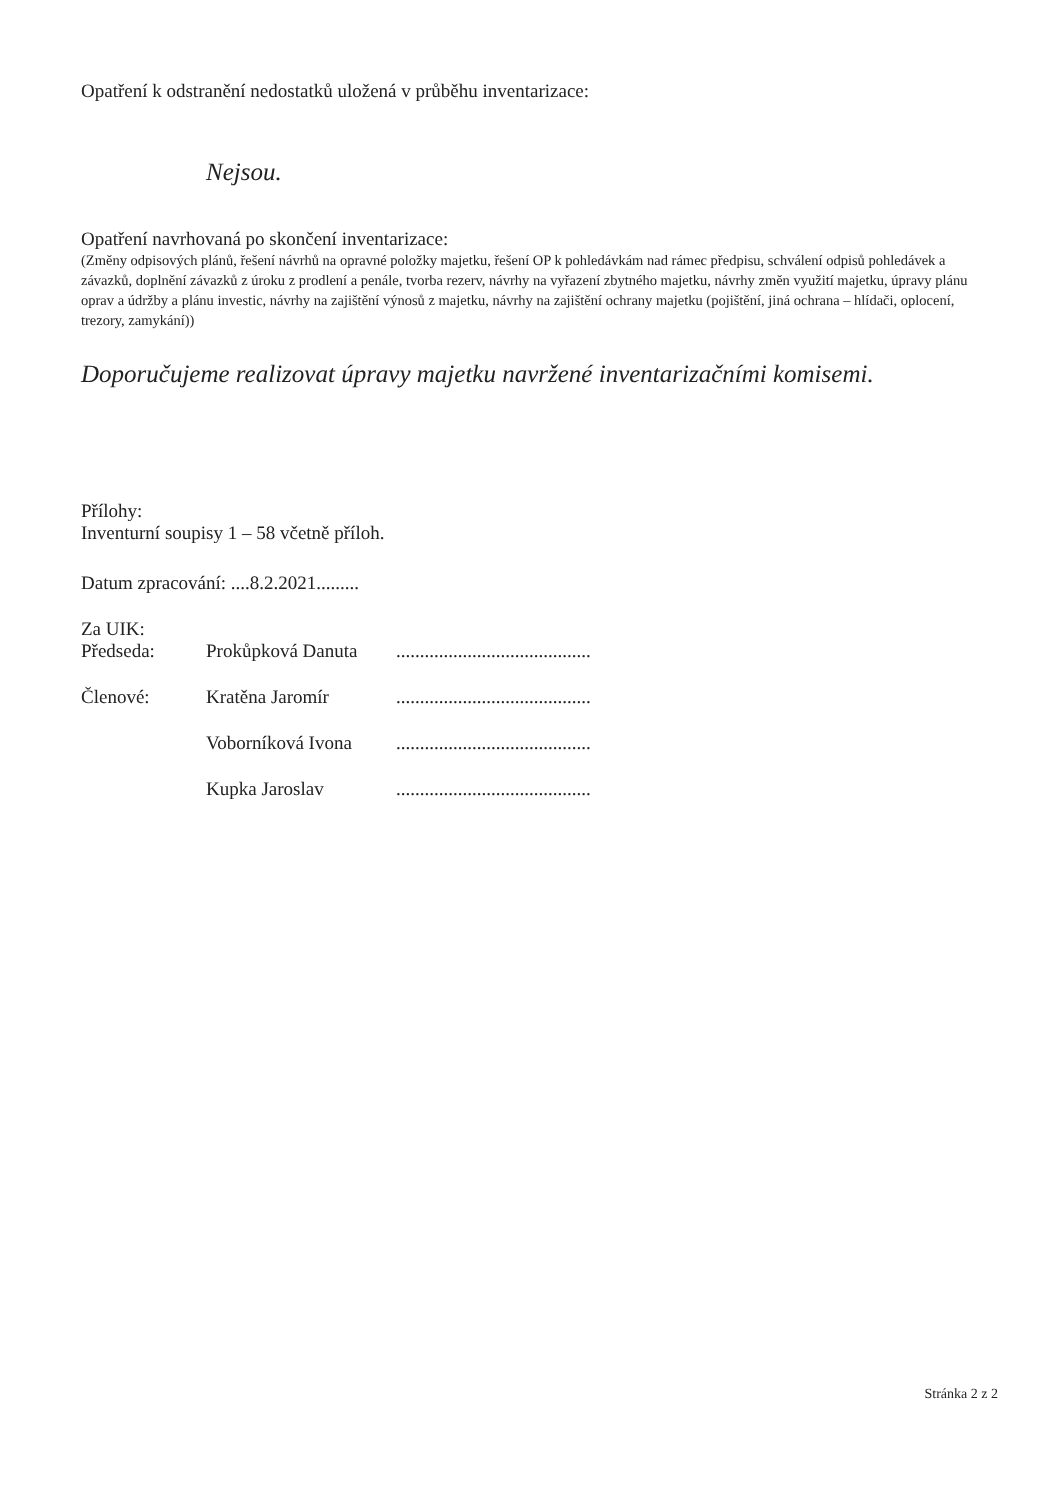Opatření k odstranění nedostatků uložená v průběhu inventarizace:
Nejsou.
Opatření navrhovaná po skončení inventarizace:
(Změny odpisových plánů, řešení návrhů na opravné položky majetku, řešení OP k pohledávkám nad rámec předpisu, schválení odpisů pohledávek a závazků, doplnění závazků z úroku z prodlení a penále, tvorba rezerv, návrhy na vyřazení zbytného majetku, návrhy změn využití majetku, úpravy plánu oprav a údržby a plánu investic, návrhy na zajištění výnosů z majetku, návrhy na zajištění ochrany majetku (pojištění, jiná ochrana – hlídači, oplocení, trezory, zamykání))
Doporučujeme realizovat úpravy majetku navržené inventarizačními komisemi.
Přílohy:
Inventurní soupisy 1 – 58 včetně příloh.
Datum zpracování: ....8.2.2021.........
Za UIK:
| Předseda: | Prokůpková Danuta | ......................................... |
| Členové: | Kratěna Jaromír | ......................................... |
| | Voborníková Ivona | ......................................... |
| | Kupka Jaroslav | ......................................... |
Stránka 2 z 2